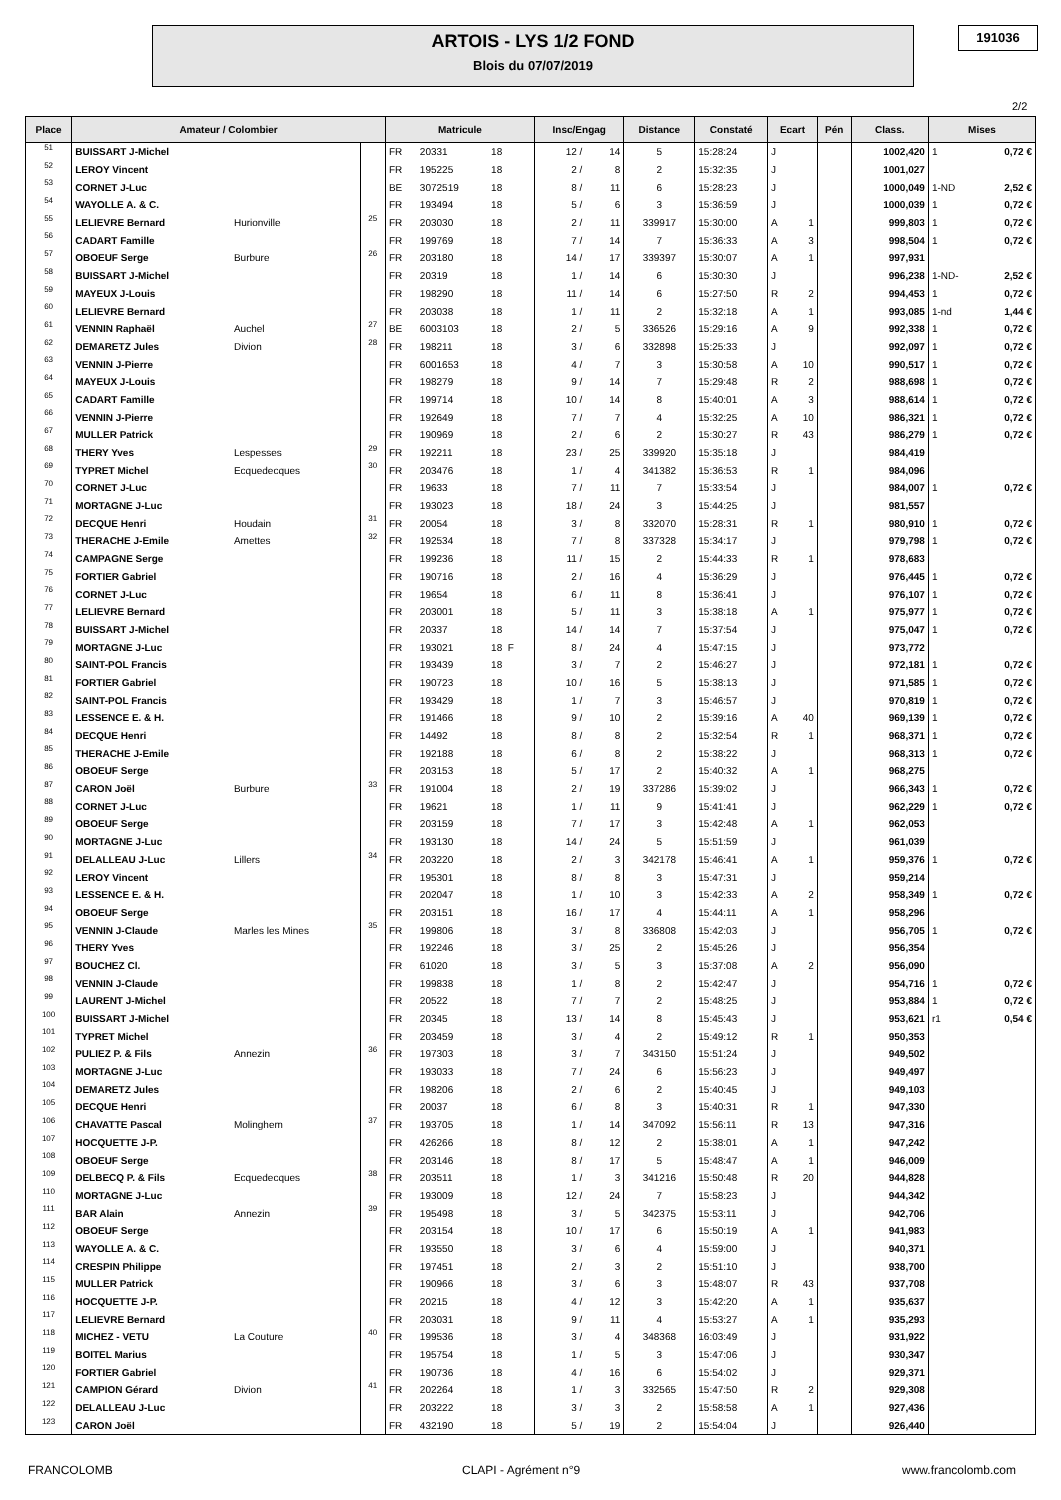ARTOIS - LYS 1/2 FOND
Blois du 07/07/2019
191036
2/2
| Place | Amateur / Colombier | | | Matricule | | | Insc/Engag | | Distance | Constaté | Ecart | | Pén | Class. | Mises | |
| --- | --- | --- | --- | --- | --- | --- | --- | --- | --- | --- | --- | --- | --- | --- | --- | --- |
| 51 | BUISSART J-Michel | | | FR | 20331 | 18 | 12 / | 14 | 5 | 15:28:24 | J | | | 1002,420 | 1 | 0,72 € |
| 52 | LEROY Vincent | | | FR | 195225 | 18 | 2 / | 8 | 2 | 15:32:35 | J | | | 1001,027 | | |
| 53 | CORNET J-Luc | | | BE | 3072519 | 18 | 8 / | 11 | 6 | 15:28:23 | J | | | 1000,049 | 1-ND | 2,52 € |
| 54 | WAYOLLE A. & C. | | | FR | 193494 | 18 | 5 / | 6 | 3 | 15:36:59 | J | | | 1000,039 | 1 | 0,72 € |
| 55 | LELIEVRE Bernard | Hurionville | 25 | FR | 203030 | 18 | 2 / | 11 | 339917 | 15:30:00 | A | 1 | | 999,803 | 1 | 0,72 € |
| 56 | CADART Famille | | | FR | 199769 | 18 | 7 / | 14 | 7 | 15:36:33 | A | 3 | | 998,504 | 1 | 0,72 € |
| 57 | OBOEUF Serge | Burbure | 26 | FR | 203180 | 18 | 14 / | 17 | 339397 | 15:30:07 | A | 1 | | 997,931 | | |
| 58 | BUISSART J-Michel | | | FR | 20319 | 18 | 1 / | 14 | 6 | 15:30:30 | J | | | 996,238 | 1-ND- | 2,52 € |
| 59 | MAYEUX J-Louis | | | FR | 198290 | 18 | 11 / | 14 | 6 | 15:27:50 | R | 2 | | 994,453 | 1 | 0,72 € |
| 60 | LELIEVRE Bernard | | | FR | 203038 | 18 | 1 / | 11 | 2 | 15:32:18 | A | 1 | | 993,085 | 1-nd | 1,44 € |
| 61 | VENNIN Raphaël | Auchel | 27 | BE | 6003103 | 18 | 2 / | 5 | 336526 | 15:29:16 | A | 9 | | 992,338 | 1 | 0,72 € |
| 62 | DEMARETZ Jules | Divion | 28 | FR | 198211 | 18 | 3 / | 6 | 332898 | 15:25:33 | J | | | 992,097 | 1 | 0,72 € |
| 63 | VENNIN J-Pierre | | | FR | 6001653 | 18 | 4 / | 7 | 3 | 15:30:58 | A | 10 | | 990,517 | 1 | 0,72 € |
| 64 | MAYEUX J-Louis | | | FR | 198279 | 18 | 9 / | 14 | 7 | 15:29:48 | R | 2 | | 988,698 | 1 | 0,72 € |
| 65 | CADART Famille | | | FR | 199714 | 18 | 10 / | 14 | 8 | 15:40:01 | A | 3 | | 988,614 | 1 | 0,72 € |
| 66 | VENNIN J-Pierre | | | FR | 192649 | 18 | 7 / | 7 | 4 | 15:32:25 | A | 10 | | 986,321 | 1 | 0,72 € |
| 67 | MULLER Patrick | | | FR | 190969 | 18 | 2 / | 6 | 2 | 15:30:27 | R | 43 | | 986,279 | 1 | 0,72 € |
| 68 | THERY Yves | Lespesses | 29 | FR | 192211 | 18 | 23 / | 25 | 339920 | 15:35:18 | J | | | 984,419 | | |
| 69 | TYPRET Michel | Ecquedecques | 30 | FR | 203476 | 18 | 1 / | 4 | 341382 | 15:36:53 | R | 1 | | 984,096 | | |
| 70 | CORNET J-Luc | | | FR | 19633 | 18 | 7 / | 11 | 7 | 15:33:54 | J | | | 984,007 | 1 | 0,72 € |
| 71 | MORTAGNE J-Luc | | | FR | 193023 | 18 | 18 / | 24 | 3 | 15:44:25 | J | | | 981,557 | | |
| 72 | DECQUE Henri | Houdain | 31 | FR | 20054 | 18 | 3 / | 8 | 332070 | 15:28:31 | R | 1 | | 980,910 | 1 | 0,72 € |
| 73 | THERACHE J-Emile | Amettes | 32 | FR | 192534 | 18 | 7 / | 8 | 337328 | 15:34:17 | J | | | 979,798 | 1 | 0,72 € |
| 74 | CAMPAGNE Serge | | | FR | 199236 | 18 | 11 / | 15 | 2 | 15:44:33 | R | 1 | | 978,683 | | |
| 75 | FORTIER Gabriel | | | FR | 190716 | 18 | 2 / | 16 | 4 | 15:36:29 | J | | | 976,445 | 1 | 0,72 € |
| 76 | CORNET J-Luc | | | FR | 19654 | 18 | 6 / | 11 | 8 | 15:36:41 | J | | | 976,107 | 1 | 0,72 € |
| 77 | LELIEVRE Bernard | | | FR | 203001 | 18 | 5 / | 11 | 3 | 15:38:18 | A | 1 | | 975,977 | 1 | 0,72 € |
| 78 | BUISSART J-Michel | | | FR | 20337 | 18 | 14 / | 14 | 7 | 15:37:54 | J | | | 975,047 | 1 | 0,72 € |
| 79 | MORTAGNE J-Luc | | | FR | 193021 | 18 F | 8 / | 24 | 4 | 15:47:15 | J | | | 973,772 | | |
| 80 | SAINT-POL Francis | | | FR | 193439 | 18 | 3 / | 7 | 2 | 15:46:27 | J | | | 972,181 | 1 | 0,72 € |
| 81 | FORTIER Gabriel | | | FR | 190723 | 18 | 10 / | 16 | 5 | 15:38:13 | J | | | 971,585 | 1 | 0,72 € |
| 82 | SAINT-POL Francis | | | FR | 193429 | 18 | 1 / | 7 | 3 | 15:46:57 | J | | | 970,819 | 1 | 0,72 € |
| 83 | LESSENCE E. & H. | | | FR | 191466 | 18 | 9 / | 10 | 2 | 15:39:16 | A | 40 | | 969,139 | 1 | 0,72 € |
| 84 | DECQUE Henri | | | FR | 14492 | 18 | 8 / | 8 | 2 | 15:32:54 | R | 1 | | 968,371 | 1 | 0,72 € |
| 85 | THERACHE J-Emile | | | FR | 192188 | 18 | 6 / | 8 | 2 | 15:38:22 | J | | | 968,313 | 1 | 0,72 € |
| 86 | OBOEUF Serge | | | FR | 203153 | 18 | 5 / | 17 | 2 | 15:40:32 | A | 1 | | 968,275 | | |
| 87 | CARON Joël | Burbure | 33 | FR | 191004 | 18 | 2 / | 19 | 337286 | 15:39:02 | J | | | 966,343 | 1 | 0,72 € |
| 88 | CORNET J-Luc | | | FR | 19621 | 18 | 1 / | 11 | 9 | 15:41:41 | J | | | 962,229 | 1 | 0,72 € |
| 89 | OBOEUF Serge | | | FR | 203159 | 18 | 7 / | 17 | 3 | 15:42:48 | A | 1 | | 962,053 | | |
| 90 | MORTAGNE J-Luc | | | FR | 193130 | 18 | 14 / | 24 | 5 | 15:51:59 | J | | | 961,039 | | |
| 91 | DELALLEAU J-Luc | Lillers | 34 | FR | 203220 | 18 | 2 / | 3 | 342178 | 15:46:41 | A | 1 | | 959,376 | 1 | 0,72 € |
| 92 | LEROY Vincent | | | FR | 195301 | 18 | 8 / | 8 | 3 | 15:47:31 | J | | | 959,214 | | |
| 93 | LESSENCE E. & H. | | | FR | 202047 | 18 | 1 / | 10 | 3 | 15:42:33 | A | 2 | | 958,349 | 1 | 0,72 € |
| 94 | OBOEUF Serge | | | FR | 203151 | 18 | 16 / | 17 | 4 | 15:44:11 | A | 1 | | 958,296 | | |
| 95 | VENNIN J-Claude | Marles les Mines | 35 | FR | 199806 | 18 | 3 / | 8 | 336808 | 15:42:03 | J | | | 956,705 | 1 | 0,72 € |
| 96 | THERY Yves | | | FR | 192246 | 18 | 3 / | 25 | 2 | 15:45:26 | J | | | 956,354 | | |
| 97 | BOUCHEZ Cl. | | | FR | 61020 | 18 | 3 / | 5 | 3 | 15:37:08 | A | 2 | | 956,090 | | |
| 98 | VENNIN J-Claude | | | FR | 199838 | 18 | 1 / | 8 | 2 | 15:42:47 | J | | | 954,716 | 1 | 0,72 € |
| 99 | LAURENT J-Michel | | | FR | 20522 | 18 | 7 / | 7 | 2 | 15:48:25 | J | | | 953,884 | 1 | 0,72 € |
| 100 | BUISSART J-Michel | | | FR | 20345 | 18 | 13 / | 14 | 8 | 15:45:43 | J | | | 953,621 | r1 | 0,54 € |
| 101 | TYPRET Michel | | | FR | 203459 | 18 | 3 / | 4 | 2 | 15:49:12 | R | 1 | | 950,353 | | |
| 102 | PULIEZ P. & Fils | Annezin | 36 | FR | 197303 | 18 | 3 / | 7 | 343150 | 15:51:24 | J | | | 949,502 | | |
| 103 | MORTAGNE J-Luc | | | FR | 193033 | 18 | 7 / | 24 | 6 | 15:56:23 | J | | | 949,497 | | |
| 104 | DEMARETZ Jules | | | FR | 198206 | 18 | 2 / | 6 | 2 | 15:40:45 | J | | | 949,103 | | |
| 105 | DECQUE Henri | | | FR | 20037 | 18 | 6 / | 8 | 3 | 15:40:31 | R | 1 | | 947,330 | | |
| 106 | CHAVATTE Pascal | Molinghem | 37 | FR | 193705 | 18 | 1 / | 14 | 347092 | 15:56:11 | R | 13 | | 947,316 | | |
| 107 | HOCQUETTE J-P. | | | FR | 426266 | 18 | 8 / | 12 | 2 | 15:38:01 | A | 1 | | 947,242 | | |
| 108 | OBOEUF Serge | | | FR | 203146 | 18 | 8 / | 17 | 5 | 15:48:47 | A | 1 | | 946,009 | | |
| 109 | DELBECQ P. & Fils | Ecquedecques | 38 | FR | 203511 | 18 | 1 / | 3 | 341216 | 15:50:48 | R | 20 | | 944,828 | | |
| 110 | MORTAGNE J-Luc | | | FR | 193009 | 18 | 12 / | 24 | 7 | 15:58:23 | J | | | 944,342 | | |
| 111 | BAR Alain | Annezin | 39 | FR | 195498 | 18 | 3 / | 5 | 342375 | 15:53:11 | J | | | 942,706 | | |
| 112 | OBOEUF Serge | | | FR | 203154 | 18 | 10 / | 17 | 6 | 15:50:19 | A | 1 | | 941,983 | | |
| 113 | WAYOLLE A. & C. | | | FR | 193550 | 18 | 3 / | 6 | 4 | 15:59:00 | J | | | 940,371 | | |
| 114 | CRESPIN Philippe | | | FR | 197451 | 18 | 2 / | 3 | 2 | 15:51:10 | J | | | 938,700 | | |
| 115 | MULLER Patrick | | | FR | 190966 | 18 | 3 / | 6 | 3 | 15:48:07 | R | 43 | | 937,708 | | |
| 116 | HOCQUETTE J-P. | | | FR | 20215 | 18 | 4 / | 12 | 3 | 15:42:20 | A | 1 | | 935,637 | | |
| 117 | LELIEVRE Bernard | | | FR | 203031 | 18 | 9 / | 11 | 4 | 15:53:27 | A | 1 | | 935,293 | | |
| 118 | MICHEZ - VETU | La Couture | 40 | FR | 199536 | 18 | 3 / | 4 | 348368 | 16:03:49 | J | | | 931,922 | | |
| 119 | BOITEL Marius | | | FR | 195754 | 18 | 1 / | 5 | 3 | 15:47:06 | J | | | 930,347 | | |
| 120 | FORTIER Gabriel | | | FR | 190736 | 18 | 4 / | 16 | 6 | 15:54:02 | J | | | 929,371 | | |
| 121 | CAMPION Gérard | Divion | 41 | FR | 202264 | 18 | 1 / | 3 | 332565 | 15:47:50 | R | 2 | | 929,308 | | |
| 122 | DELALLEAU J-Luc | | | FR | 203222 | 18 | 3 / | 3 | 2 | 15:58:58 | A | 1 | | 927,436 | | |
| 123 | CARON Joël | | | FR | 432190 | 18 | 5 / | 19 | 2 | 15:54:04 | J | | | 926,440 | | |
FRANCOLOMB CLAPI - Agrément n°9 www.francolomb.com